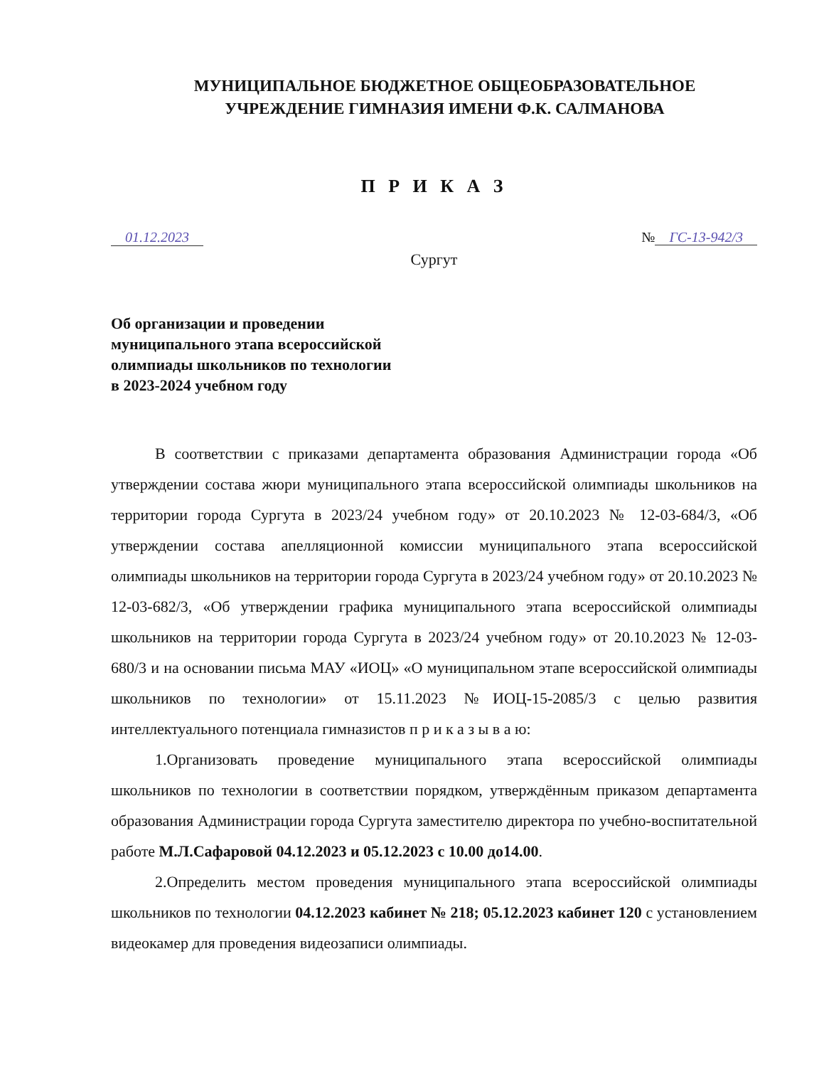МУНИЦИПАЛЬНОЕ БЮДЖЕТНОЕ ОБЩЕОБРАЗОВАТЕЛЬНОЕ
УЧРЕЖДЕНИЕ ГИМНАЗИЯ ИМЕНИ Ф.К. САЛМАНОВА
П Р И К А З
01.12.2023 № ГС-13-942/3
Сургут
Об организации и проведении
муниципального этапа всероссийской
олимпиады школьников по технологии
в 2023-2024 учебном году
В соответствии с приказами департамента образования Администрации города «Об утверждении состава жюри муниципального этапа всероссийской олимпиады школьников на территории города Сургута в 2023/24 учебном году» от 20.10.2023 № 12-03-684/3, «Об утверждении состава апелляционной комиссии муниципального этапа всероссийской олимпиады школьников на территории города Сургута в 2023/24 учебном году» от 20.10.2023 № 12-03-682/3, «Об утверждении графика муниципального этапа всероссийской олимпиады школьников на территории города Сургута в 2023/24 учебном году» от 20.10.2023 № 12-03-680/3 и на основании письма МАУ «ИОЦ» «О муниципальном этапе всероссийской олимпиады школьников по технологии» от 15.11.2023 №ИОЦ-15-2085/3 с целью развития интеллектуального потенциала гимназистов п р и к а з ы в а ю:
1.Организовать проведение муниципального этапа всероссийской олимпиады школьников по технологии в соответствии порядком, утверждённым приказом департамента образования Администрации города Сургута заместителю директора по учебно-воспитательной работе М.Л.Сафаровой 04.12.2023 и 05.12.2023 с 10.00 до14.00.
2.Определить местом проведения муниципального этапа всероссийской олимпиады школьников по технологии 04.12.2023 кабинет № 218; 05.12.2023 кабинет 120 с установлением видеокамер для проведения видеозаписи олимпиады.